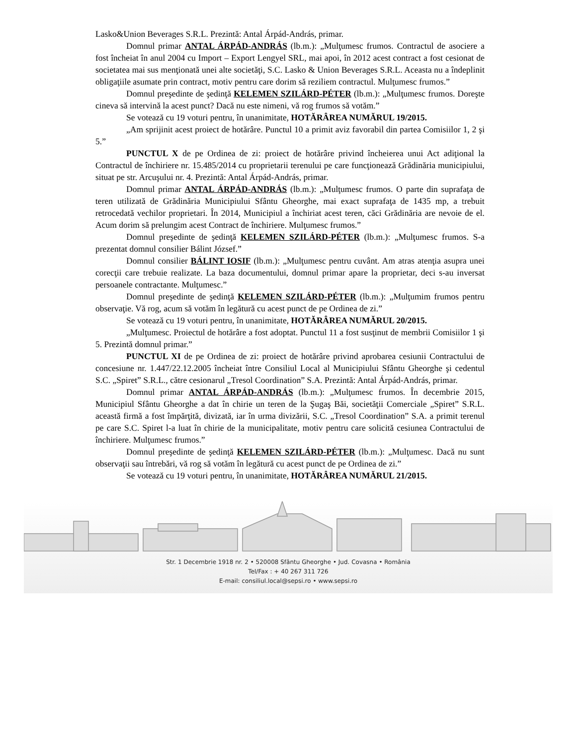Lasko&Union Beverages S.R.L. Prezintă: Antal Árpád-András, primar.
Domnul primar ANTAL ÁRPÁD-ANDRÁS (lb.m.): „Mulţumesc frumos. Contractul de asociere a fost încheiat în anul 2004 cu Import – Export Lengyel SRL, mai apoi, în 2012 acest contract a fost cesionat de societatea mai sus menţionată unei alte societăţi, S.C. Lasko & Union Beverages S.R.L. Aceasta nu a îndeplinit obligaţiile asumate prin contract, motiv pentru care dorim să reziliem contractul. Mulţumesc frumos.”
Domnul preşedinte de şedinţă KELEMEN SZILÁRD-PÉTER (lb.m.): „Mulţumesc frumos. Doreşte cineva să intervină la acest punct? Dacă nu este nimeni, vă rog frumos să votăm.”
Se votează cu 19 voturi pentru, în unanimitate, HOTĂRÂREA NUMĂRUL 19/2015.
„Am sprijinit acest proiect de hotărâre. Punctul 10 a primit aviz favorabil din partea Comisiilor 1, 2 şi 5.”
PUNCTUL X de pe Ordinea de zi: proiect de hotărâre privind încheierea unui Act adiţional la Contractul de închiriere nr. 15.485/2014 cu proprietarii terenului pe care funcţionează Grădinăria municipiului, situat pe str. Arcuşului nr. 4. Prezintă: Antal Árpád-András, primar.
Domnul primar ANTAL ÁRPÁD-ANDRÁS (lb.m.): „Mulţumesc frumos. O parte din suprafaţa de teren utilizată de Grădinăria Municipiului Sfântu Gheorghe, mai exact suprafaţa de 1435 mp, a trebuit retrocedată vechilor proprietari. În 2014, Municipiul a închiriat acest teren, căci Grădinăria are nevoie de el. Acum dorim să prelungim acest Contract de închiriere. Mulţumesc frumos.”
Domnul preşedinte de şedinţă KELEMEN SZILÁRD-PÉTER (lb.m.): „Mulţumesc frumos. S-a prezentat domnul consilier Bálint József.”
Domnul consilier BÁLINT IOSIF (lb.m.): „Mulţumesc pentru cuvânt. Am atras atenţia asupra unei corecţii care trebuie realizate. La baza documentului, domnul primar apare la proprietar, deci s-au inversat persoanele contractante. Mulţumesc.”
Domnul preşedinte de şedinţă KELEMEN SZILÁRD-PÉTER (lb.m.): „Mulţumim frumos pentru observaţie. Vă rog, acum să votăm în legătură cu acest punct de pe Ordinea de zi.”
Se votează cu 19 voturi pentru, în unanimitate, HOTĂRÂREA NUMĂRUL 20/2015.
„Mulţumesc. Proiectul de hotărâre a fost adoptat. Punctul 11 a fost susţinut de membrii Comisiilor 1 şi 5. Prezintă domnul primar.”
PUNCTUL XI de pe Ordinea de zi: proiect de hotărâre privind aprobarea cesiunii Contractului de concesiune nr. 1.447/22.12.2005 încheiat între Consiliul Local al Municipiului Sfântu Gheorghe şi cedentul S.C. „Spiret” S.R.L., către cesionarul „Tresol Coordination” S.A. Prezintă: Antal Árpád-András, primar.
Domnul primar ANTAL ÁRPÁD-ANDRÁS (lb.m.): „Mulţumesc frumos. În decembrie 2015, Municipiul Sfântu Gheorghe a dat în chirie un teren de la Şugaş Băi, societăţii Comerciale „Spiret” S.R.L. această firmă a fost împărţită, divizată, iar în urma divizării, S.C. „Tresol Coordination” S.A. a primit terenul pe care S.C. Spiret l-a luat în chirie de la municipalitate, motiv pentru care solicită cesiunea Contractului de închiriere. Mulţumesc frumos.”
Domnul preşedinte de şedinţă KELEMEN SZILÁRD-PÉTER (lb.m.): „Mulţumesc. Dacă nu sunt observaţii sau întrebări, vă rog să votăm în legătură cu acest punct de pe Ordinea de zi.”
Se votează cu 19 voturi pentru, în unanimitate, HOTĂRÂREA NUMĂRUL 21/2015.
Str. 1 Decembrie 1918 nr. 2 • 520008 Sfântu Gheorghe • Jud. Covasna • România
Tel/Fax : + 40 267 311 726
E-mail: consiliul.local@sepsi.ro • www.sepsi.ro